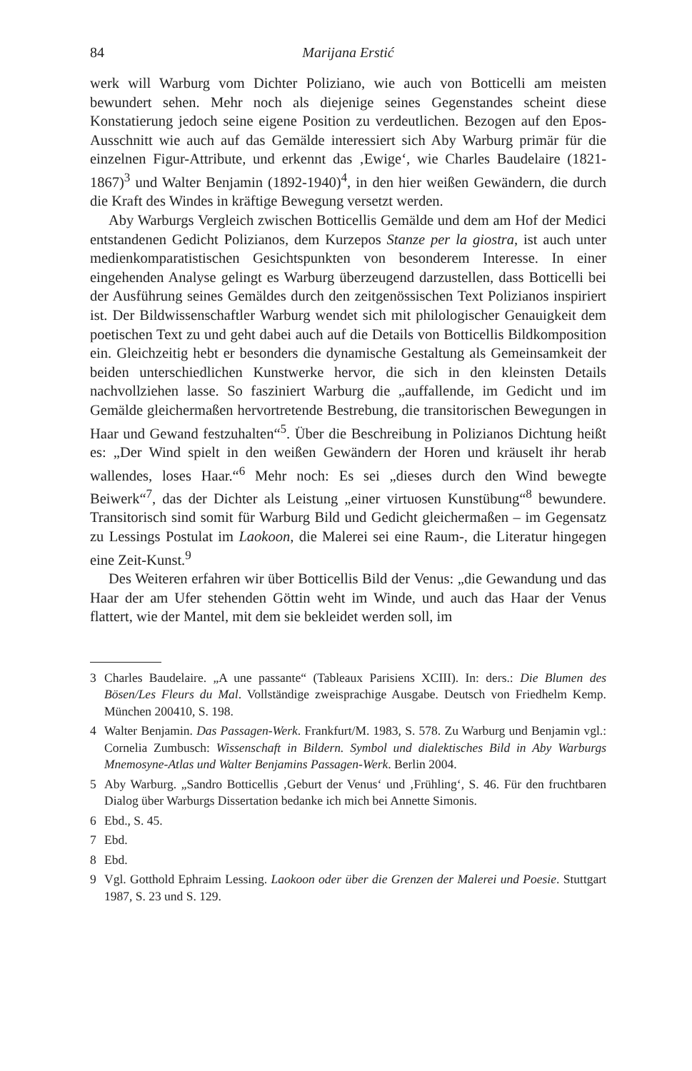84 Marijana Erstić
werk will Warburg vom Dichter Poliziano, wie auch von Botticelli am meisten bewundert sehen. Mehr noch als diejenige seines Gegenstandes scheint diese Konstatierung jedoch seine eigene Position zu verdeutlichen. Bezogen auf den Epos-Ausschnitt wie auch auf das Gemälde interessiert sich Aby Warburg primär für die einzelnen Figur-Attribute, und erkennt das ‚Ewige‘, wie Charles Baudelaire (1821-1867)<sup>3</sup> und Walter Benjamin (1892-1940)<sup>4</sup>, in den hier weißen Gewändern, die durch die Kraft des Windes in kräftige Bewegung versetzt werden.
Aby Warburgs Vergleich zwischen Botticellis Gemälde und dem am Hof der Medici entstandenen Gedicht Polizianos, dem Kurzepos Stanze per la giostra, ist auch unter medienkomparatistischen Gesichtspunkten von besonderem Interesse. In einer eingehenden Analyse gelingt es Warburg überzeugend darzustellen, dass Botticelli bei der Ausführung seines Gemäldes durch den zeitgenössischen Text Polizianos inspiriert ist. Der Bildwissenschaftler Warburg wendet sich mit philologischer Genauigkeit dem poetischen Text zu und geht dabei auch auf die Details von Botticellis Bildkomposition ein. Gleichzeitig hebt er besonders die dynamische Gestaltung als Gemeinsamkeit der beiden unterschiedlichen Kunstwerke hervor, die sich in den kleinsten Details nachvollziehen lasse. So fasziniert Warburg die „auffallende, im Gedicht und im Gemälde gleichermaßen hervortretende Bestrebung, die transitorischen Bewegungen in Haar und Gewand festzuhalten“<sup>5</sup>. Über die Beschreibung in Polizianos Dichtung heißt es: „Der Wind spielt in den weißen Gewändern der Horen und kräuselt ihr herab wallendes, loses Haar.“<sup>6</sup> Mehr noch: Es sei „dieses durch den Wind bewegte Beiwerk“<sup>7</sup>, das der Dichter als Leistung „einer virtuosen Kunstübung“<sup>8</sup> bewundere. Transitorisch sind somit für Warburg Bild und Gedicht gleichermaßen – im Gegensatz zu Lessings Postulat im Laokoon, die Malerei sei eine Raum-, die Literatur hingegen eine Zeit-Kunst.<sup>9</sup>
Des Weiteren erfahren wir über Botticellis Bild der Venus: „die Gewandung und das Haar der am Ufer stehenden Göttin weht im Winde, und auch das Haar der Venus flattert, wie der Mantel, mit dem sie bekleidet werden soll, im
3 Charles Baudelaire. „A une passante“ (Tableaux Parisiens XCIII). In: ders.: Die Blumen des Bösen/Les Fleurs du Mal. Vollständige zweisprachige Ausgabe. Deutsch von Friedhelm Kemp. München 200410, S. 198.
4 Walter Benjamin. Das Passagen-Werk. Frankfurt/M. 1983, S. 578. Zu Warburg und Benjamin vgl.: Cornelia Zumbusch: Wissenschaft in Bildern. Symbol und dialektisches Bild in Aby Warburgs Mnemosyne-Atlas und Walter Benjamins Passagen-Werk. Berlin 2004.
5 Aby Warburg. „Sandro Botticellis ‚Geburt der Venus‘ und ‚Frühling‘, S. 46. Für den fruchtbaren Dialog über Warburgs Dissertation bedanke ich mich bei Annette Simonis.
6 Ebd., S. 45.
7 Ebd.
8 Ebd.
9 Vgl. Gotthold Ephraim Lessing. Laokoon oder über die Grenzen der Malerei und Poesie. Stuttgart 1987, S. 23 und S. 129.